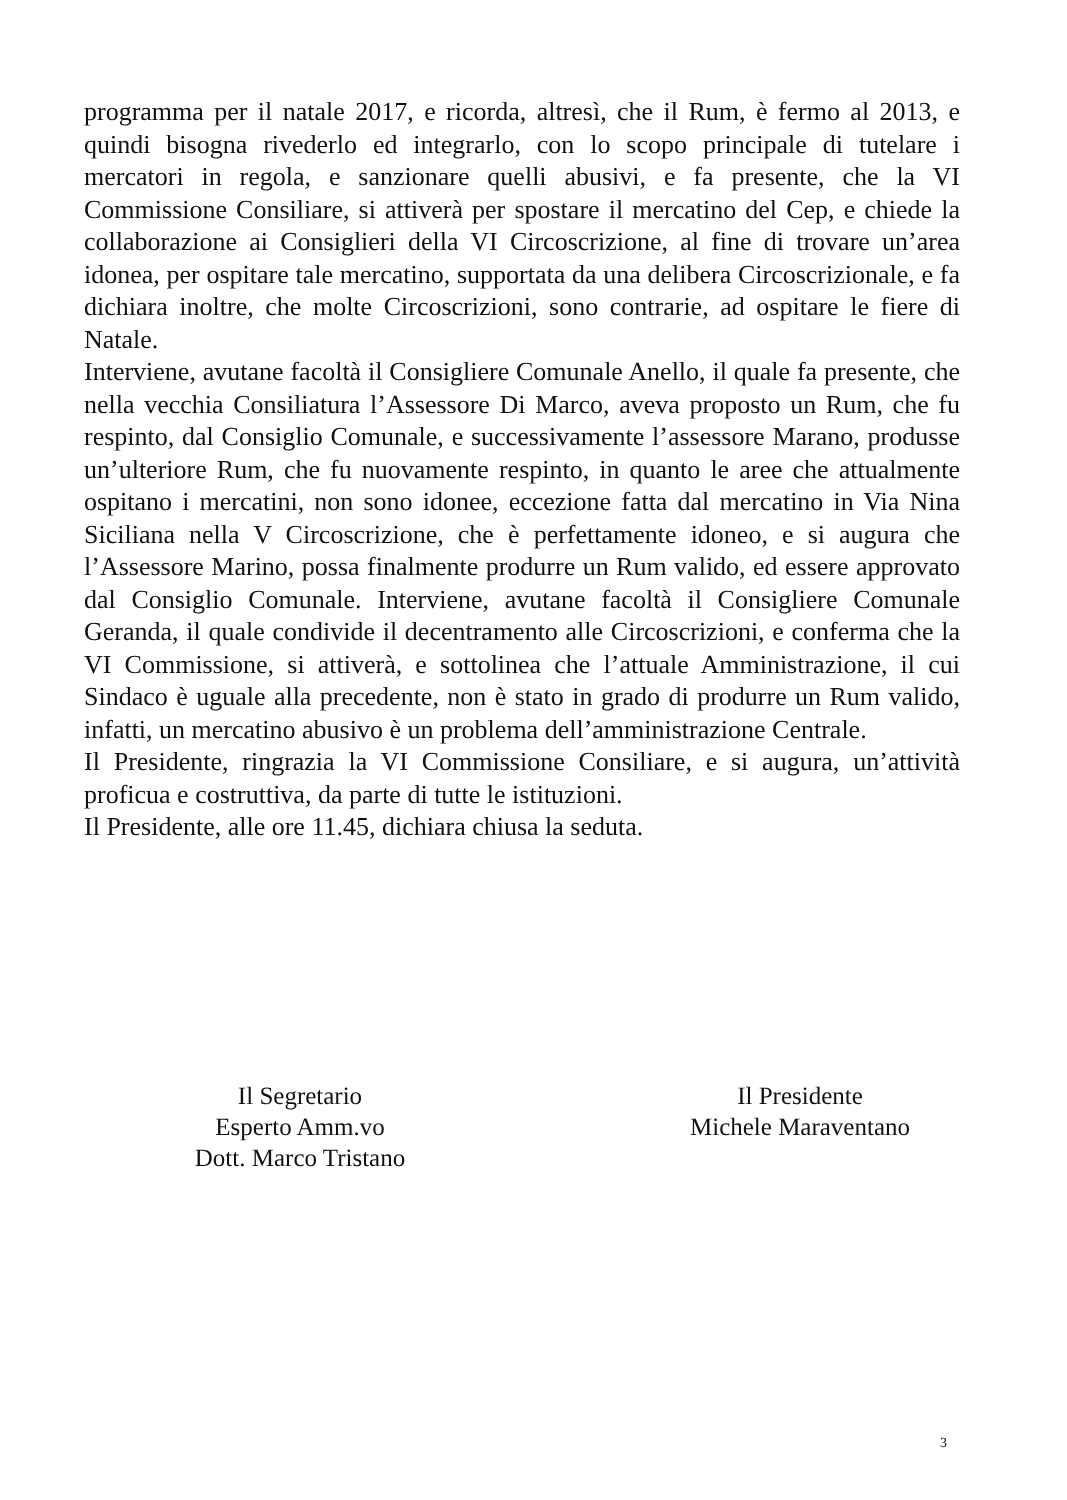programma per il natale 2017, e ricorda, altresì, che il Rum, è fermo al 2013, e quindi bisogna rivederlo ed integrarlo, con lo scopo principale di tutelare i mercatori in regola, e sanzionare quelli abusivi, e fa presente, che la VI Commissione Consiliare, si attiverà per spostare il mercatino del Cep, e chiede la collaborazione ai Consiglieri della VI Circoscrizione, al fine di trovare un’area idonea, per ospitare tale mercatino, supportata da una delibera Circoscrizionale, e fa dichiara inoltre, che molte Circoscrizioni, sono contrarie, ad ospitare le fiere di Natale.
Interviene, avutane facoltà il Consigliere Comunale Anello, il quale fa presente, che nella vecchia Consiliatura l’Assessore Di Marco, aveva proposto un Rum, che fu respinto, dal Consiglio Comunale, e successivamente l’assessore Marano, produsse un’ulteriore Rum, che fu nuovamente respinto, in quanto le aree che attualmente ospitano i mercatini, non sono idonee, eccezione fatta dal mercatino in Via Nina Siciliana nella V Circoscrizione, che è perfettamente idoneo, e si augura che l’Assessore Marino, possa finalmente produrre un Rum valido, ed essere approvato dal Consiglio Comunale. Interviene, avutane facoltà il Consigliere Comunale Geranda, il quale condivide il decentramento alle Circoscrizioni, e conferma che la VI Commissione, si attiverà, e sottolinea che l’attuale Amministrazione, il cui Sindaco è uguale alla precedente, non è stato in grado di produrre un Rum valido, infatti, un mercatino abusivo è un problema dell’amministrazione Centrale.
Il Presidente, ringrazia la VI Commissione Consiliare, e si augura, un’attività proficua e costruttiva, da parte di tutte le istituzioni.
Il Presidente, alle ore 11.45, dichiara chiusa la seduta.
Il Segretario
Esperto Amm.vo
Dott. Marco Tristano
Il Presidente
Michele Maraventano
3